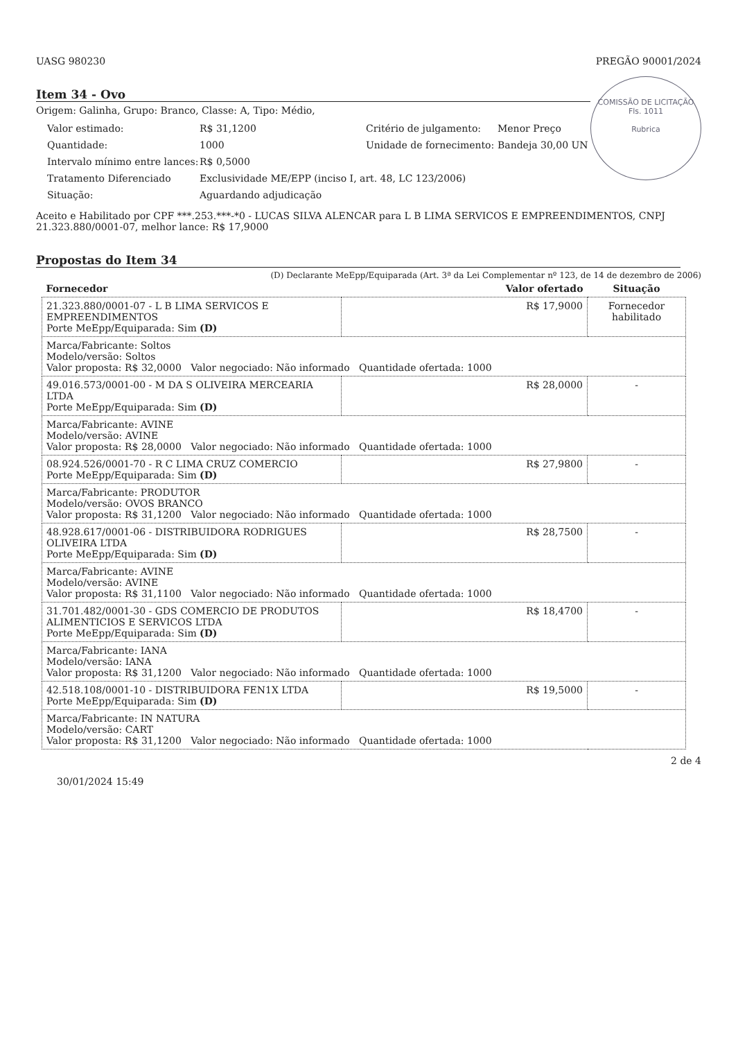UASG 980230 PREGÃO 90001/2024
COMISSÃO DE LICITAÇÃO
Fls. 1011
Rubrica
Item 34 - Ovo
Origem: Galinha, Grupo: Branco, Classe: A, Tipo: Médio,
Valor estimado: R$ 31,1200 Critério de julgamento: Menor Preço Quantidade: 1000 Unidade de fornecimento: Bandeja 30,00 UN Intervalo mínimo entre lances: R$ 0,5000 Tratamento Diferenciado Exclusividade ME/EPP (inciso I, art. 48, LC 123/2006) Situação: Aguardando adjudicação
Aceito e Habilitado por CPF ***.253.***-*0 - LUCAS SILVA ALENCAR para L B LIMA SERVICOS E EMPREENDIMENTOS, CNPJ 21.323.880/0001-07, melhor lance: R$ 17,9000
Propostas do Item 34
(D) Declarante MeEpp/Equiparada (Art. 3ª da Lei Complementar nº 123, de 14 de dezembro de 2006)
| Fornecedor | Valor ofertado | Situação |
| --- | --- | --- |
| 21.323.880/0001-07 - L B LIMA SERVICOS E EMPREENDIMENTOS Porte MeEpp/Equiparada: Sim (D) | R$ 17,9000 | Fornecedor habilitado |
| Marca/Fabricante: Soltos Modelo/versão: Soltos Valor proposta: R$ 32,0000 Valor negociado: Não informado Quantidade ofertada: 1000 | | |
| 49.016.573/0001-00 - M DA S OLIVEIRA MERCEARIA LTDA Porte MeEpp/Equiparada: Sim (D) | R$ 28,0000 | - |
| Marca/Fabricante: AVINE Modelo/versão: AVINE Valor proposta: R$ 28,0000 Valor negociado: Não informado Quantidade ofertada: 1000 | | |
| 08.924.526/0001-70 - R C LIMA CRUZ COMERCIO Porte MeEpp/Equiparada: Sim (D) | R$ 27,9800 | - |
| Marca/Fabricante: PRODUTOR Modelo/versão: OVOS BRANCO Valor proposta: R$ 31,1200 Valor negociado: Não informado Quantidade ofertada: 1000 | | |
| 48.928.617/0001-06 - DISTRIBUIDORA RODRIGUES OLIVEIRA LTDA Porte MeEpp/Equiparada: Sim (D) | R$ 28,7500 | - |
| Marca/Fabricante: AVINE Modelo/versão: AVINE Valor proposta: R$ 31,1100 Valor negociado: Não informado Quantidade ofertada: 1000 | | |
| 31.701.482/0001-30 - GDS COMERCIO DE PRODUTOS ALIMENTICIOS E SERVICOS LTDA Porte MeEpp/Equiparada: Sim (D) | R$ 18,4700 | - |
| Marca/Fabricante: IANA Modelo/versão: IANA Valor proposta: R$ 31,1200 Valor negociado: Não informado Quantidade ofertada: 1000 | | |
| 42.518.108/0001-10 - DISTRIBUIDORA FEN1X LTDA Porte MeEpp/Equiparada: Sim (D) | R$ 19,5000 | - |
| Marca/Fabricante: IN NATURA Modelo/versão: CART Valor proposta: R$ 31,1200 Valor negociado: Não informado Quantidade ofertada: 1000 | | |
2 de 4
30/01/2024 15:49